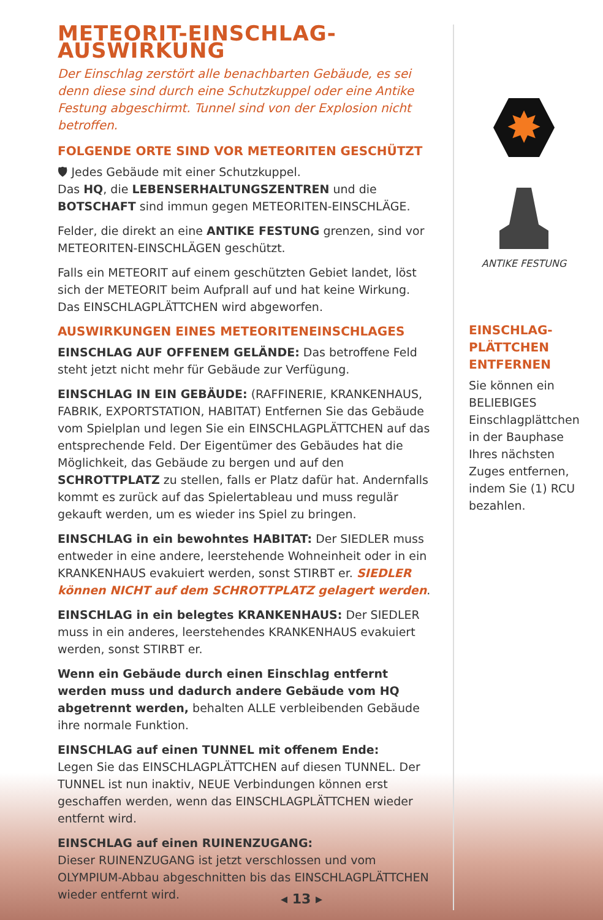METEORIT-EINSCHLAG-AUSWIRKUNG
Der Einschlag zerstört alle benachbarten Gebäude, es sei denn diese sind durch eine Schutzkuppel oder eine Antike Festung abgeschirmt. Tunnel sind von der Explosion nicht betroffen.
FOLGENDE ORTE SIND VOR METEORITEN GESCHÜTZT
🛡 Jedes Gebäude mit einer Schutzkuppel.
Das HQ, die LEBENSERHALTUNGSZENTREN und die BOTSCHAFT sind immun gegen METEORITEN-EINSCHLÄGE.
Felder, die direkt an eine ANTIKE FESTUNG grenzen, sind vor METEORITEN-EINSCHLÄGEN geschützt.
Falls ein METEORIT auf einem geschützten Gebiet landet, löst sich der METEORIT beim Aufprall auf und hat keine Wirkung. Das EINSCHLAGPLÄTTCHEN wird abgeworfen.
AUSWIRKUNGEN EINES METEORITENEINSCHLAGES
EINSCHLAG AUF OFFENEM GELÄNDE: Das betroffene Feld steht jetzt nicht mehr für Gebäude zur Verfügung.
EINSCHLAG IN EIN GEBÄUDE: (RAFFINERIE, KRANKENHAUS, FABRIK, EXPORTSTATION, HABITAT) Entfernen Sie das Gebäude vom Spielplan und legen Sie ein EINSCHLAGPLÄTTCHEN auf das entsprechende Feld. Der Eigentümer des Gebäudes hat die Möglichkeit, das Gebäude zu bergen und auf den SCHROTTPLATZ zu stellen, falls er Platz dafür hat. Andernfalls kommt es zurück auf das Spielertableau und muss regulär gekauft werden, um es wieder ins Spiel zu bringen.
EINSCHLAG in ein bewohntes HABITAT: Der SIEDLER muss entweder in eine andere, leerstehende Wohneinheit oder in ein KRANKENHAUS evakuiert werden, sonst STIRBT er. SIEDLER können NICHT auf dem SCHROTTPLATZ gelagert werden.
EINSCHLAG in ein belegtes KRANKENHAUS: Der SIEDLER muss in ein anderes, leerstehendes KRANKENHAUS evakuiert werden, sonst STIRBT er.
Wenn ein Gebäude durch einen Einschlag entfernt werden muss und dadurch andere Gebäude vom HQ abgetrennt werden, behalten ALLE verbleibenden Gebäude ihre normale Funktion.
EINSCHLAG auf einen TUNNEL mit offenem Ende:
Legen Sie das EINSCHLAGPLÄTTCHEN auf diesen TUNNEL. Der TUNNEL ist nun inaktiv, NEUE Verbindungen können erst geschaffen werden, wenn das EINSCHLAGPLÄTTCHEN wieder entfernt wird.
EINSCHLAG auf einen RUINENZUGANG:
Dieser RUINENZUGANG ist jetzt verschlossen und vom OLYMPIUM-Abbau abgeschnitten bis das EINSCHLAGPLÄTTCHEN wieder entfernt wird.
✸
ANTIKE FESTUNG
EINSCHLAG-PLÄTTCHEN ENTFERNEN
Sie können ein BELIEBIGES Einschlagplättchen in der Bauphase Ihres nächsten Zuges entfernen, indem Sie (1) RCU bezahlen.
◂ 13 ▸